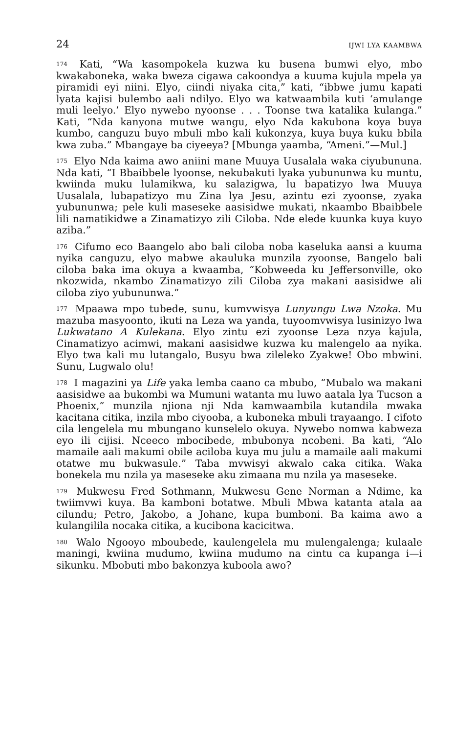24 IJWI LYA KAAMBWA
<sup>174</sup> Kati, “Wa kasompokela kuzwa ku busena bumwi elyo, mbo kwakaboneka, waka bweza cigawa cakoondya a kuuma kujula mpela ya piramidi eyi niini. Elyo, ciindi niyaka cita,” kati, “ibbwe jumu kapati lyata kajisi bulembo aali ndilyo. Elyo wa katwaambila kuti ‘amulange muli leelyo.’ Elyo nywebo nyoonse . . . Toonse twa katalika kulanga.” Kati, “Nda kanyona mutwe wangu, elyo Nda kakubona koya buya kumbo, canguzu buyo mbuli mbo kali kukonzya, kuya buya kuku bbila kwa zuba.” Mbangaye ba ciyeeya? [Mbunga yaamba, “Ameni.”—Mul.]
<sup>175</sup> Elyo Nda kaima awo aniini mane Muuya Uusalala waka ciyubununa. Nda kati, “I Bbaibbele lyoonse, nekubakuti lyaka yubununwa ku muntu, kwiinda muku lulamikwa, ku salazigwa, lu bapatizyo lwa Muuya Uusalala, lubapatizyo mu Zina lya Jesu, azintu ezi zyoonse, zyaka yubununwa; pele kuli maseseke aasisidwe mukati, nkaambo Bbaibbele lili namatikidwe a Zinamatizyo zili Ciloba. Nde elede kuunka kuya kuyo aziba.”
<sup>176</sup> Cifumo eco Baangelo abo bali ciloba noba kaseluka aansi a kuuma nyika canguzu, elyo mabwe akauluka munzila zyoonse, Bangelo bali ciloba baka ima okuya a kwaamba, “Kobweeda ku Jeffersonville, oko nkozwida, nkambo Zinamatizyo zili Ciloba zya makani aasisidwe ali ciloba ziyo yubununwa.”
<sup>177</sup> Mpaawa mpo tubede, sunu, kumvwisya Lunyungu Lwa Nzoka. Mu mazuba masyoonto, ikuti na Leza wa yanda, tuyoomvwisya lusinizyo lwa Lukwatano A Kulekana. Elyo zintu ezi zyoonse Leza nzya kajula, Cinamatizyo acimwi, makani aasisidwe kuzwa ku malengelo aa nyika. Elyo twa kali mu lutangalo, Busyu bwa zileleko Zyakwe! Obo mbwini. Sunu, Lugwalo olu!
<sup>178</sup> I magazini ya Life yaka lemba caano ca mbubo, “Mubalo wa makani aasisidwe aa bukombi wa Mumuni watanta mu luwo aatala lya Tucson a Phoenix,” munzila njiona nji Nda kamwaambila kutandila mwaka kacitana citika, inzila mbo ciyooba, a kuboneka mbuli trayaango. I cifoto cila lengelela mu mbungano kunselelo okuya. Nywebo nomwa kabweza eyo ili cijisi. Nceeco mbocibede, mbubonya ncobeni. Ba kati, “Alo mamaile aali makumi obile aciloba kuya mu julu a mamaile aali makumi otatwe mu bukwasule.” Taba mvwisyi akwalo caka citika. Waka bonekela mu nzila ya maseseke aku zimaana mu nzila ya maseseke.
<sup>179</sup> Mukwesu Fred Sothmann, Mukwesu Gene Norman a Ndime, ka twiimvwi kuya. Ba kamboni botatwe. Mbuli Mbwa katanta atala aa cilundu; Petro, Jakobo, a Johane, kupa bumboni. Ba kaima awo a kulangilila nocaka citika, a kucibona kacicitwa.
<sup>180</sup> Walo Ngooyo mboubede, kaulengelela mu mulengalenga; kulaale maningi, kwiina mudumo, kwiina mudumo na cintu ca kupanga i—i sikunku. Mbobuti mbo bakonzya kuboola awo?